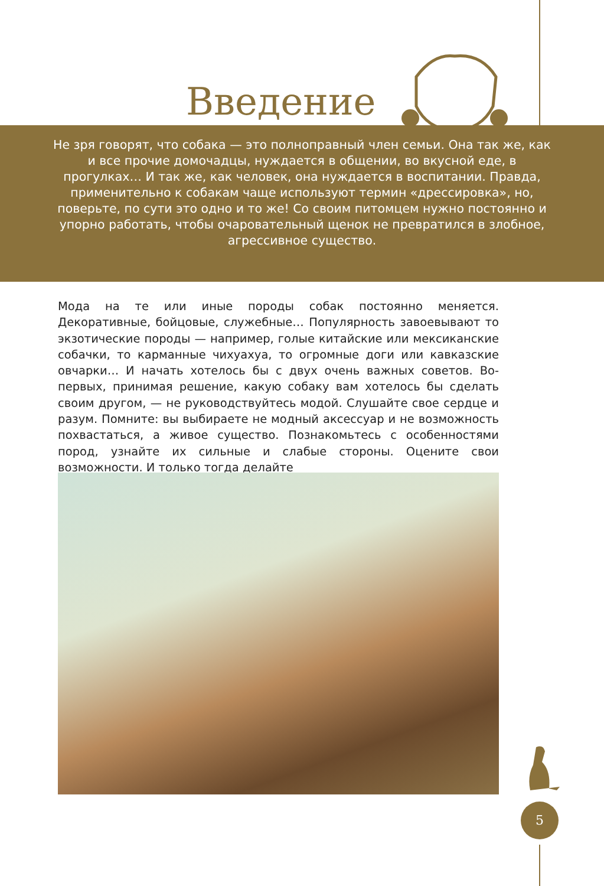Введение
Не зря говорят, что собака — это полноправный член семьи. Она так же, как и все прочие домочадцы, нуждается в общении, во вкусной еде, в прогулках… И так же, как человек, она нуждается в воспитании. Правда, применительно к собакам чаще используют термин «дрессировка», но, поверьте, по сути это одно и то же! Со своим питомцем нужно постоянно и упорно работать, чтобы очаровательный щенок не превратился в злобное, агрессивное существо.
Мода на те или иные породы собак постоянно меняется. Декоративные, бойцовые, служебные… Популярность завоевывают то экзотические породы — например, голые китайские или мексиканские собачки, то карманные чихуахуа, то огромные доги или кавказские овчарки… И начать хотелось бы с двух очень важных советов. Во-первых, принимая решение, какую собаку вам хотелось бы сделать своим другом, — не руководствуйтесь модой. Слушайте свое сердце и разум. Помните: вы выбираете не модный аксессуар и не возможность похвастаться, а живое существо. Познакомьтесь с особенностями пород, узнайте их сильные и слабые стороны. Оцените свои возможности. И только тогда делайте
5